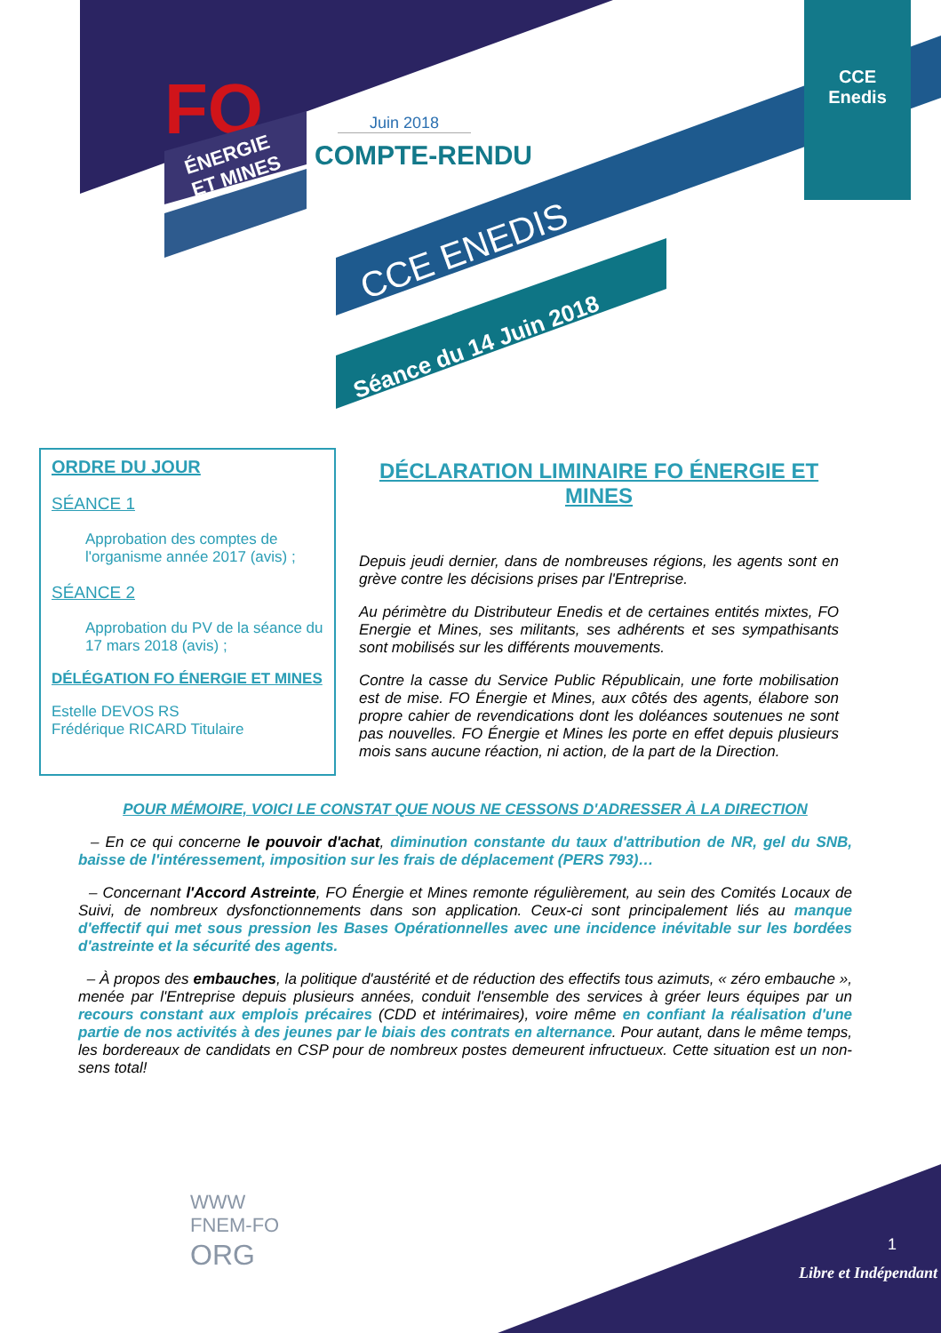FO
ÉNERGIE
ET MINES
CCE Enedis
Juin 2018
COMPTE-RENDU
CCE ENEDIS
Séance du 14 Juin 2018
ORDRE DU JOUR
SÉANCE 1
Approbation des comptes de l'organisme année 2017 (avis) ;
SÉANCE 2
Approbation du PV de la séance du 17 mars 2018 (avis) ;
DÉLÉGATION FO ÉNERGIE ET MINES
Estelle DEVOS RS
Frédérique RICARD Titulaire
DÉCLARATION LIMINAIRE FO ÉNERGIE ET MINES
Depuis jeudi dernier, dans de nombreuses régions, les agents sont en grève contre les décisions prises par l'Entreprise.
Au périmètre du Distributeur Enedis et de certaines entités mixtes, FO Energie et Mines, ses militants, ses adhérents et ses sympathisants sont mobilisés sur les différents mouvements.
Contre la casse du Service Public Républicain, une forte mobilisation est de mise. FO Énergie et Mines, aux côtés des agents, élabore son propre cahier de revendications dont les doléances soutenues ne sont pas nouvelles. FO Énergie et Mines les porte en effet depuis plusieurs mois sans aucune réaction, ni action, de la part de la Direction.
POUR MÉMOIRE, VOICI LE CONSTAT QUE NOUS NE CESSONS D'ADRESSER À LA DIRECTION
– En ce qui concerne le pouvoir d'achat, diminution constante du taux d'attribution de NR, gel du SNB, baisse de l'intéressement, imposition sur les frais de déplacement (PERS 793)…
– Concernant l'Accord Astreinte, FO Énergie et Mines remonte régulièrement, au sein des Comités Locaux de Suivi, de nombreux dysfonctionnements dans son application. Ceux-ci sont principalement liés au manque d'effectif qui met sous pression les Bases Opérationnelles avec une incidence inévitable sur les bordées d'astreinte et la sécurité des agents.
– À propos des embauches, la politique d'austérité et de réduction des effectifs tous azimuts, « zéro embauche », menée par l'Entreprise depuis plusieurs années, conduit l'ensemble des services à gréer leurs équipes par un recours constant aux emplois précaires (CDD et intérimaires), voire même en confiant la réalisation d'une partie de nos activités à des jeunes par le biais des contrats en alternance. Pour autant, dans le même temps, les bordereaux de candidats en CSP pour de nombreux postes demeurent infructueux. Cette situation est un non-sens total!
WWW
FNEM-FO
ORG
1
Libre et Indépendant